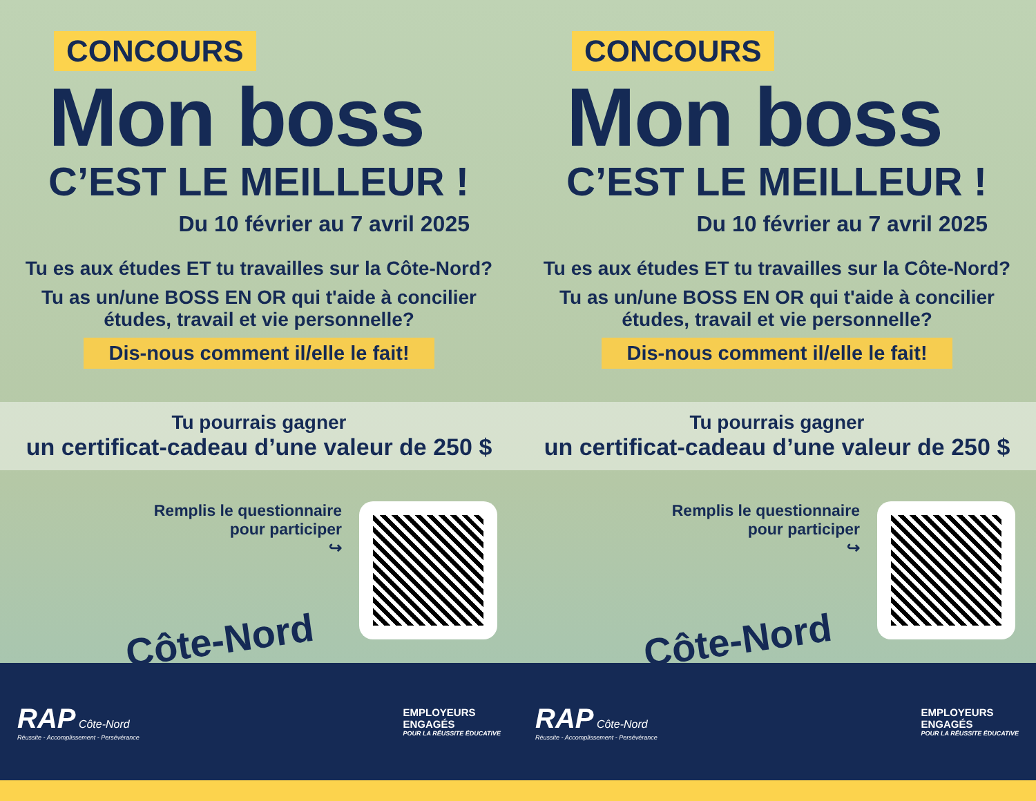CONCOURS
Mon boss
C’EST LE MEILLEUR !
Du 10 février au 7 avril 2025
Tu es aux études ET tu travailles sur la Côte-Nord?
Tu as un/une BOSS EN OR qui t'aide à concilier
études, travail et vie personnelle?
Dis-nous comment il/elle le fait!
Tu pourrais gagner
un certificat-cadeau d’une valeur de 250 $
Remplis le questionnaire
pour participer
↪
Côte-Nord
RAP Côte-Nord
Réussite - Accomplissement - Persévérance
EMPLOYEURS
ENGAGÉS
POUR LA RÉUSSITE ÉDUCATIVE
CONCOURS
Mon boss
C’EST LE MEILLEUR !
Du 10 février au 7 avril 2025
Tu es aux études ET tu travailles sur la Côte-Nord?
Tu as un/une BOSS EN OR qui t'aide à concilier
études, travail et vie personnelle?
Dis-nous comment il/elle le fait!
Tu pourrais gagner
un certificat-cadeau d’une valeur de 250 $
Remplis le questionnaire
pour participer
↪
Côte-Nord
RAP Côte-Nord
Réussite - Accomplissement - Persévérance
EMPLOYEURS
ENGAGÉS
POUR LA RÉUSSITE ÉDUCATIVE